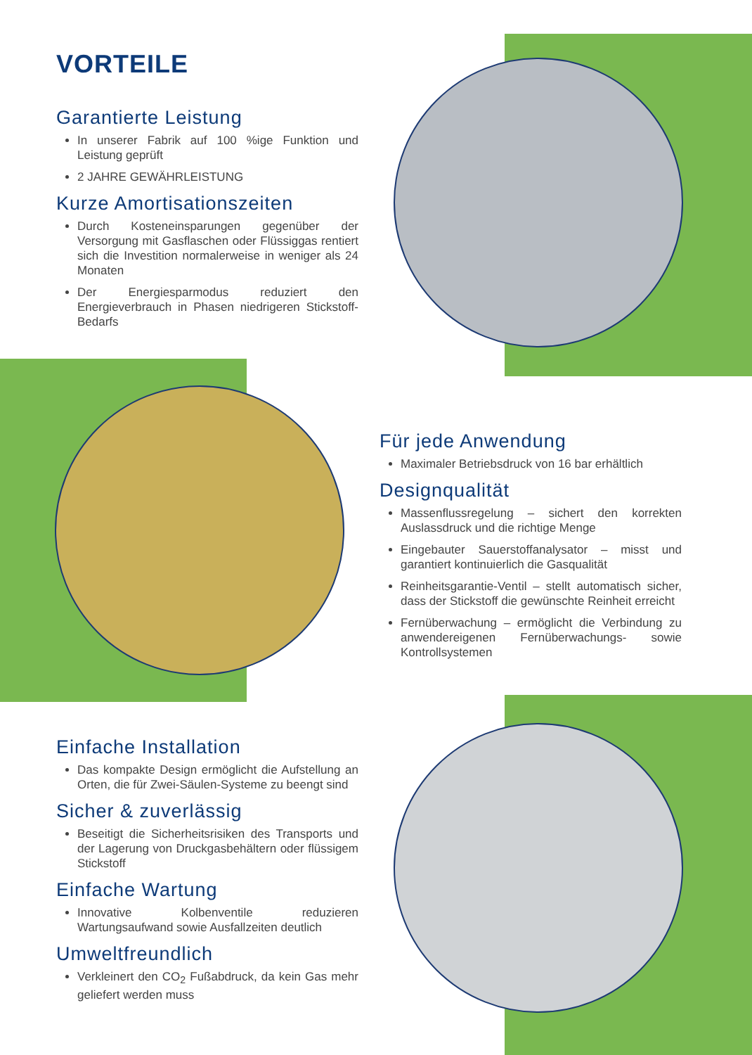VORTEILE
Garantierte Leistung
In unserer Fabrik auf 100 %ige Funktion und Leistung geprüft
2 JAHRE GEWÄHRLEISTUNG
Kurze Amortisationszeiten
Durch Kosteneinsparungen gegenüber der Versorgung mit Gasflaschen oder Flüssiggas rentiert sich die Investition normalerweise in weniger als 24 Monaten
Der Energiesparmodus reduziert den Energieverbrauch in Phasen niedrigeren Stickstoff-Bedarfs
Für jede Anwendung
Maximaler Betriebsdruck von 16 bar erhältlich
Designqualität
Massenflussregelung – sichert den korrekten Auslassdruck und die richtige Menge
Eingebauter Sauerstoffanalysator – misst und garantiert kontinuierlich die Gasqualität
Reinheitsgarantie-Ventil – stellt automatisch sicher, dass der Stickstoff die gewünschte Reinheit erreicht
Fernüberwachung – ermöglicht die Verbindung zu anwendereigenen Fernüberwachungs- sowie Kontrollsystemen
Einfache Installation
Das kompakte Design ermöglicht die Aufstellung an Orten, die für Zwei-Säulen-Systeme zu beengt sind
Sicher & zuverlässig
Beseitigt die Sicherheitsrisiken des Transports und der Lagerung von Druckgasbehältern oder flüssigem Stickstoff
Einfache Wartung
Innovative Kolbenventile reduzieren Wartungsaufwand sowie Ausfallzeiten deutlich
Umweltfreundlich
Verkleinert den CO<sub>2</sub> Fußabdruck, da kein Gas mehr geliefert werden muss